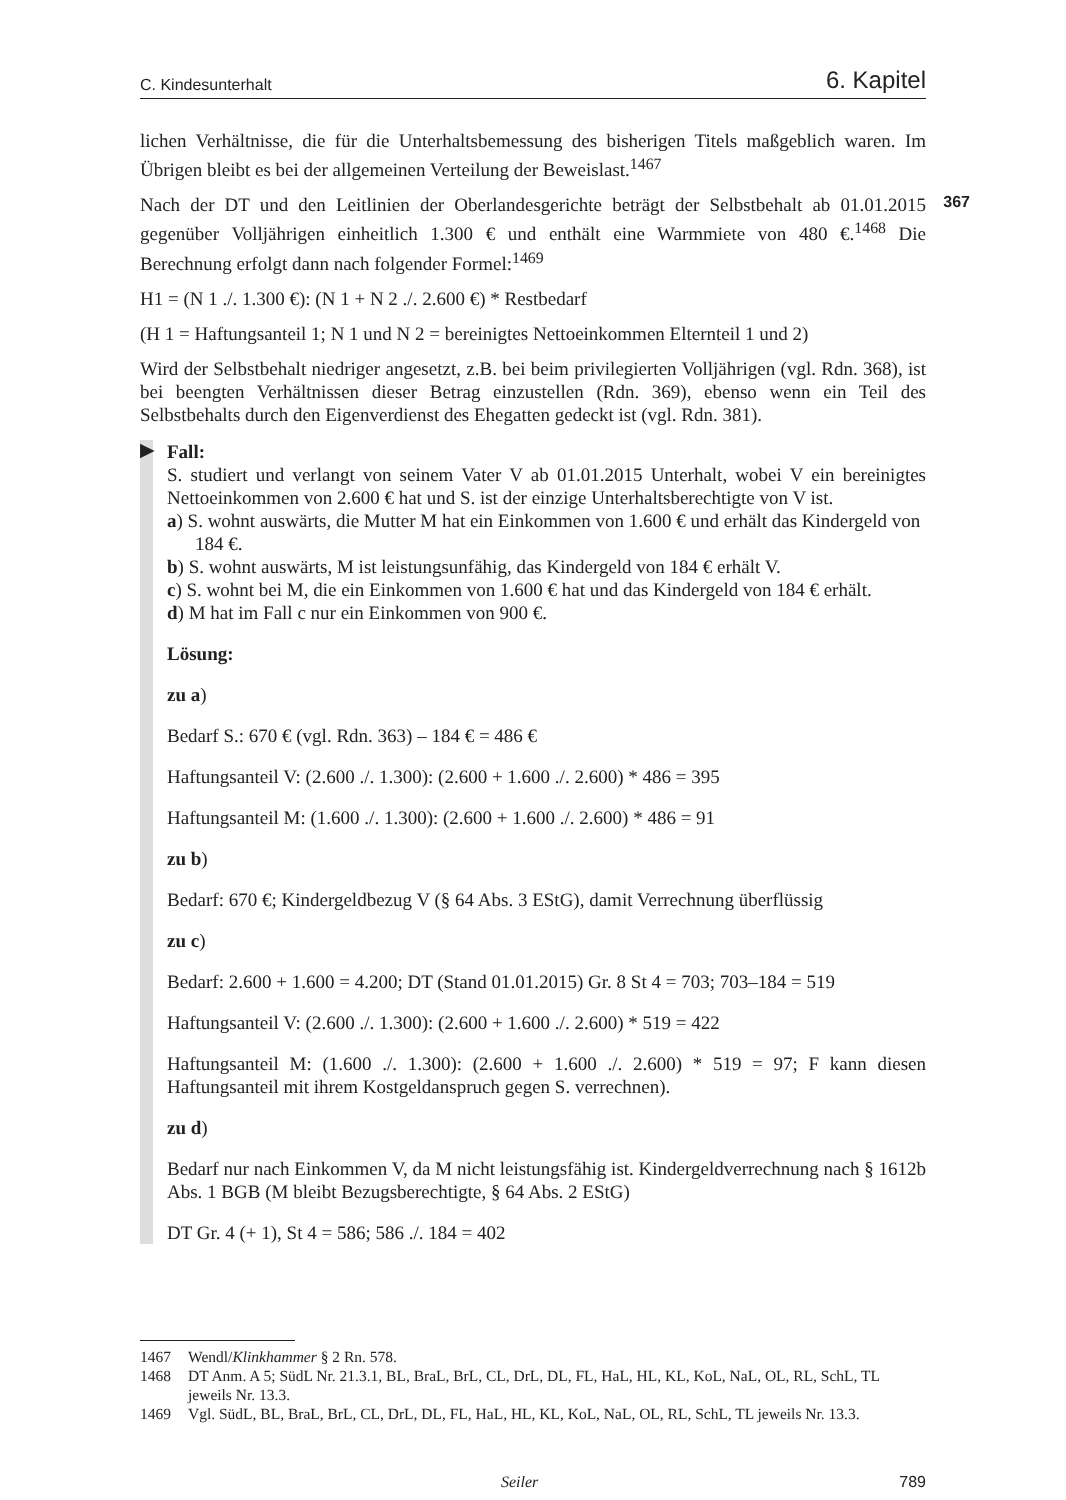C. Kindesunterhalt 6. Kapitel
lichen Verhältnisse, die für die Unterhaltsbemessung des bisherigen Titels maßgeblich waren. Im Übrigen bleibt es bei der allgemeinen Verteilung der Beweislast.<sup>1467</sup>
367
Nach der DT und den Leitlinien der Oberlandesgerichte beträgt der Selbstbehalt ab 01.01.2015 gegenüber Volljährigen einheitlich 1.300 € und enthält eine Warmmiete von 480 €.<sup>1468</sup> Die Berechnung erfolgt dann nach folgender Formel:<sup>1469</sup>
H1 = (N 1 ./. 1.300 €): (N 1 + N 2 ./. 2.600 €) * Restbedarf
(H 1 = Haftungsanteil 1; N 1 und N 2 = bereinigtes Nettoeinkommen Elternteil 1 und 2)
Wird der Selbstbehalt niedriger angesetzt, z.B. bei beim privilegierten Volljährigen (vgl. Rdn. 368), ist bei beengten Verhältnissen dieser Betrag einzustellen (Rdn. 369), ebenso wenn ein Teil des Selbstbehalts durch den Eigenverdienst des Ehegatten gedeckt ist (vgl. Rdn. 381).
▶
Fall:
S. studiert und verlangt von seinem Vater V ab 01.01.2015 Unterhalt, wobei V ein bereinigtes Nettoeinkommen von 2.600 € hat und S. ist der einzige Unterhaltsberechtigte von V ist.
a) S. wohnt auswärts, die Mutter M hat ein Einkommen von 1.600 € und erhält das Kindergeld von 184 €.
b) S. wohnt auswärts, M ist leistungsunfähig, das Kindergeld von 184 € erhält V.
c) S. wohnt bei M, die ein Einkommen von 1.600 € hat und das Kindergeld von 184 € erhält.
d) M hat im Fall c nur ein Einkommen von 900 €.
Lösung:
zu a)
Bedarf S.: 670 € (vgl. Rdn. 363) – 184 € = 486 €
Haftungsanteil V: (2.600 ./. 1.300): (2.600 + 1.600 ./. 2.600) * 486 = 395
Haftungsanteil M: (1.600 ./. 1.300): (2.600 + 1.600 ./. 2.600) * 486 = 91
zu b)
Bedarf: 670 €; Kindergeldbezug V (§ 64 Abs. 3 EStG), damit Verrechnung überflüssig
zu c)
Bedarf: 2.600 + 1.600 = 4.200; DT (Stand 01.01.2015) Gr. 8 St 4 = 703; 703–184 = 519
Haftungsanteil V: (2.600 ./. 1.300): (2.600 + 1.600 ./. 2.600) * 519 = 422
Haftungsanteil M: (1.600 ./. 1.300): (2.600 + 1.600 ./. 2.600) * 519 = 97; F kann diesen Haftungsanteil mit ihrem Kostgeldanspruch gegen S. verrechnen).
zu d)
Bedarf nur nach Einkommen V, da M nicht leistungsfähig ist. Kindergeldverrechnung nach § 1612b Abs. 1 BGB (M bleibt Bezugsberechtigte, § 64 Abs. 2 EStG)
DT Gr. 4 (+ 1), St 4 = 586; 586 ./. 184 = 402
1467 Wendl/Klinkhammer § 2 Rn. 578.
1468 DT Anm. A 5; SüdL Nr. 21.3.1, BL, BraL, BrL, CL, DrL, DL, FL, HaL, HL, KL, KoL, NaL, OL, RL, SchL, TL jeweils Nr. 13.3.
1469 Vgl. SüdL, BL, BraL, BrL, CL, DrL, DL, FL, HaL, HL, KL, KoL, NaL, OL, RL, SchL, TL jeweils Nr. 13.3.
Seiler 789